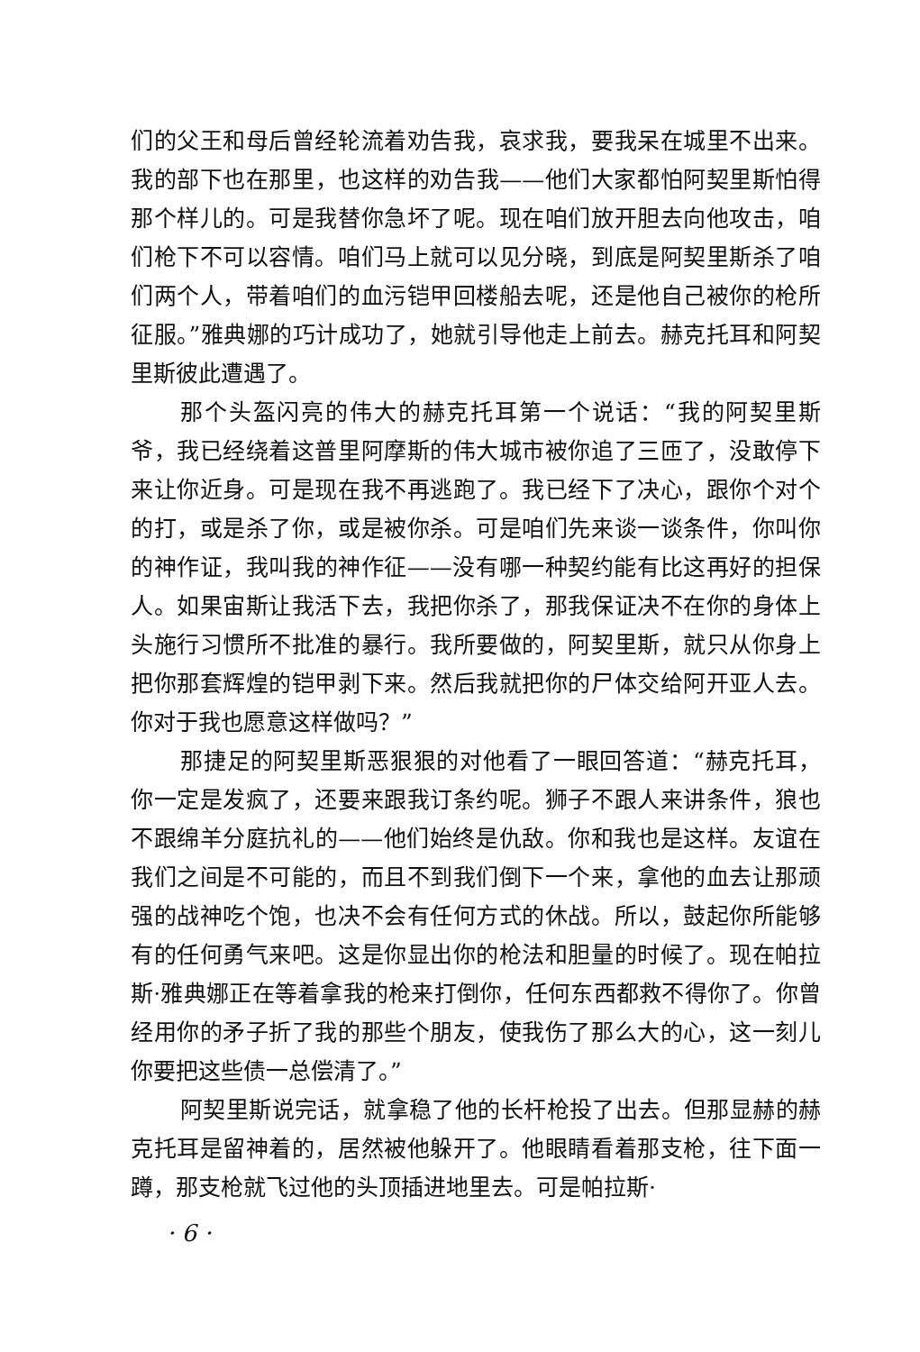们的父王和母后曾经轮流着劝告我，哀求我，要我呆在城里不出来。我的部下也在那里，也这样的劝告我——他们大家都怕阿契里斯怕得那个样儿的。可是我替你急坏了呢。现在咱们放开胆去向他攻击，咱们枪下不可以容情。咱们马上就可以见分晓，到底是阿契里斯杀了咱们两个人，带着咱们的血污铠甲回楼船去呢，还是他自己被你的枪所征服。”雅典娜的巧计成功了，她就引导他走上前去。赫克托耳和阿契里斯彼此遭遇了。
那个头盔闪亮的伟大的赫克托耳第一个说话：“我的阿契里斯爷，我已经绕着这普里阿摩斯的伟大城市被你追了三匝了，没敢停下来让你近身。可是现在我不再逃跑了。我已经下了决心，跟你个对个的打，或是杀了你，或是被你杀。可是咱们先来谈一谈条件，你叫你的神作证，我叫我的神作征——没有哪一种契约能有比这再好的担保人。如果宙斯让我活下去，我把你杀了，那我保证决不在你的身体上头施行习惯所不批准的暴行。我所要做的，阿契里斯，就只从你身上把你那套辉煌的铠甲剥下来。然后我就把你的尸体交给阿开亚人去。你对于我也愿意这样做吗？”
那捷足的阿契里斯恶狠狠的对他看了一眼回答道：“赫克托耳，你一定是发疯了，还要来跟我订条约呢。狮子不跟人来讲条件，狼也不跟绵羊分庭抗礼的——他们始终是仇敌。你和我也是这样。友谊在我们之间是不可能的，而且不到我们倒下一个来，拿他的血去让那顽强的战神吃个饱，也决不会有任何方式的休战。所以，鼓起你所能够有的任何勇气来吧。这是你显出你的枪法和胆量的时候了。现在帕拉斯·雅典娜正在等着拿我的枪来打倒你，任何东西都救不得你了。你曾经用你的矛子折了我的那些个朋友，使我伤了那么大的心，这一刻儿你要把这些债一总偿清了。”
阿契里斯说完话，就拿稳了他的长杆枪投了出去。但那显赫的赫克托耳是留神着的，居然被他躲开了。他眼睛看着那支枪，往下面一蹲，那支枪就飞过他的头顶插进地里去。可是帕拉斯·
· 6 ·